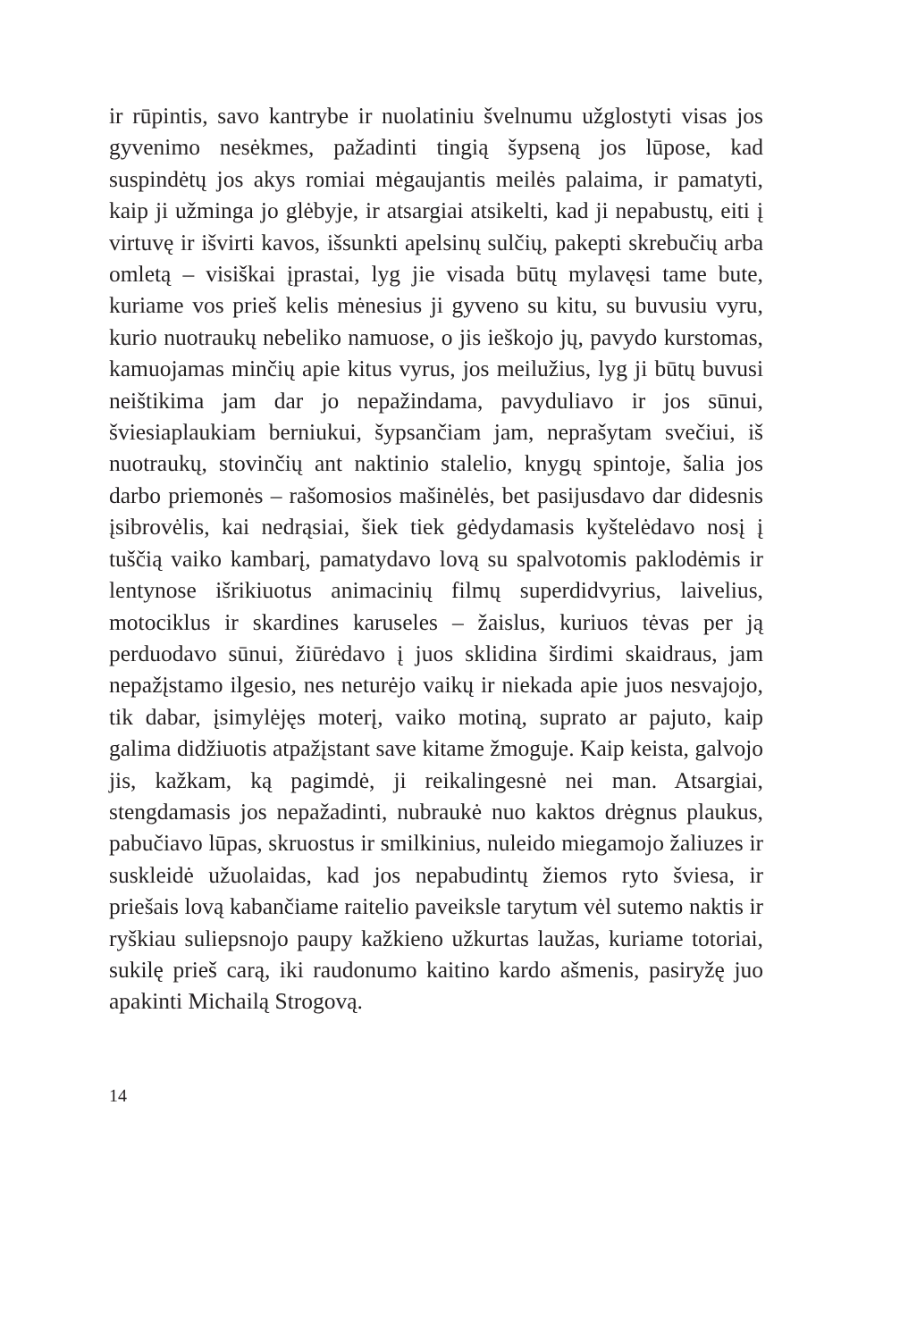ir rūpintis, savo kantrybe ir nuolatiniu švelnumu užglostyti visas jos gyvenimo nesėkmes, pažadinti tingią šypseną jos lūpose, kad suspindėtų jos akys romiai mėgaujantis meilės palaima, ir pamatyti, kaip ji užminga jo glėbyje, ir atsargiai atsikelti, kad ji nepabustų, eiti į virtuvę ir išvirti kavos, išsunkti apelsinų sulčių, pakepti skrebučių arba omletą – visiškai įprastai, lyg jie visada būtų mylavęsi tame bute, kuriame vos prieš kelis mėnesius ji gyveno su kitu, su buvusiu vyru, kurio nuotraukų nebeliko namuose, o jis ieškojo jų, pavydo kurstomas, kamuojamas minčių apie kitus vyrus, jos meilužius, lyg ji būtų buvusi neištikima jam dar jo nepažindama, pavyduliavo ir jos sūnui, šviesiaplaukiam berniukui, šypsančiam jam, neprašytam svečiui, iš nuotraukų, stovinčių ant naktinio stalelio, knygų spintoje, šalia jos darbo priemonės – rašomosios mašinėlės, bet pasijusdavo dar didesnis įsibrovėlis, kai nedrąsiai, šiek tiek gėdydamasis kyštelėdavo nosį į tuščią vaiko kambarį, pamatydavo lovą su spalvotomis paklodėmis ir lentynose išrikiuotus animacinių filmų superdidvyrius, laivelius, motociklus ir skardines karuseles – žaislus, kuriuos tėvas per ją perduodavo sūnui, žiūrėdavo į juos sklidina širdimi skaidraus, jam nepažįstamo ilgesio, nes neturėjo vaikų ir niekada apie juos nesvajojo, tik dabar, įsimylėjęs moterį, vaiko motiną, suprato ar pajuto, kaip galima didžiuotis atpažįstant save kitame žmoguje. Kaip keista, galvojo jis, kažkam, ką pagimdė, ji reikalingesnė nei man. Atsargiai, stengdamasis jos nepažadinti, nubraukė nuo kaktos drėgnus plaukus, pabučiavo lūpas, skruostus ir smilkinius, nuleido miegamojo žaliuzes ir suskleidė užuolaidas, kad jos nepabudintų žiemos ryto šviesa, ir priešais lovą kabančiame raitelio paveiksle tarytum vėl sutemo naktis ir ryškiau suliepsnojo paupy kažkieno užkurtas laužas, kuriame totoriai, sukilę prieš carą, iki raudonumo kaitino kardo ašmenis, pasiryžę juo apakinti Michailą Strogovą.
14